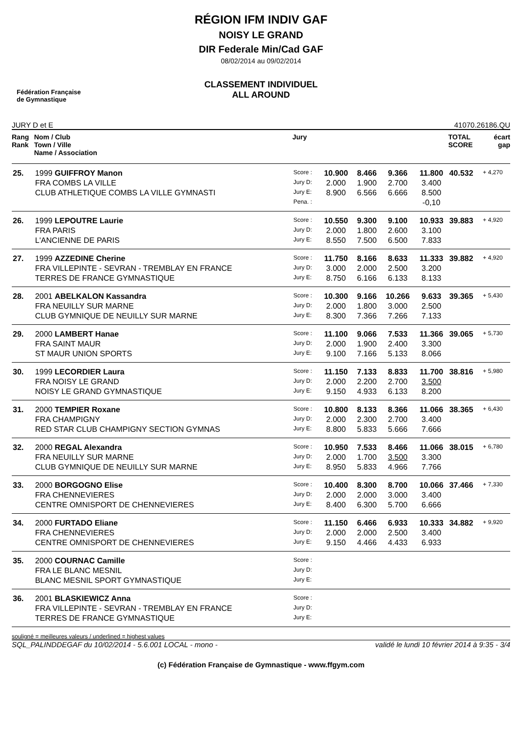RÉGION IFM INDIV GAF
NOISY LE GRAND
DIR Federale Min/Cad GAF
08/02/2014 au 09/02/2014
CLASSEMENT INDIVIDUEL
ALL AROUND
Fédération Française
de Gymnastique
JURY D et E 41070.26186.QU
| Rang Rank | Nom / Club Town / Ville Name / Association | Jury | | | | | TOTAL SCORE | écart gap |
| --- | --- | --- | --- | --- | --- | --- | --- | --- |
| 25. | 1999 GUIFFROY Manon | Score : | 10.900 | 8.466 | 9.366 | 11.800 | 40.532 | + 4,270 |
| | FRA COMBS LA VILLE | Jury D: | 2.000 | 1.900 | 2.700 | 3.400 | | |
| | CLUB ATHLETIQUE COMBS LA VILLE GYMNASTI | Jury E: | 8.900 | 6.566 | 6.666 | 8.500 | | |
| | | Pena. : | | | | -0,10 | | |
| 26. | 1999 LEPOUTRE Laurie | Score : | 10.550 | 9.300 | 9.100 | 10.933 | 39.883 | + 4,920 |
| | FRA PARIS | Jury D: | 2.000 | 1.800 | 2.600 | 3.100 | | |
| | L'ANCIENNE DE PARIS | Jury E: | 8.550 | 7.500 | 6.500 | 7.833 | | |
| 27. | 1999 AZZEDINE Cherine | Score : | 11.750 | 8.166 | 8.633 | 11.333 | 39.882 | + 4,920 |
| | FRA VILLEPINTE - SEVRAN - TREMBLAY EN FRANCE | Jury D: | 3.000 | 2.000 | 2.500 | 3.200 | | |
| | TERRES DE FRANCE GYMNASTIQUE | Jury E: | 8.750 | 6.166 | 6.133 | 8.133 | | |
| 28. | 2001 ABELKALON Kassandra | Score : | 10.300 | 9.166 | 10.266 | 9.633 | 39.365 | + 5,430 |
| | FRA NEUILLY SUR MARNE | Jury D: | 2.000 | 1.800 | 3.000 | 2.500 | | |
| | CLUB GYMNIQUE DE NEUILLY SUR MARNE | Jury E: | 8.300 | 7.366 | 7.266 | 7.133 | | |
| 29. | 2000 LAMBERT Hanae | Score : | 11.100 | 9.066 | 7.533 | 11.366 | 39.065 | + 5,730 |
| | FRA SAINT MAUR | Jury D: | 2.000 | 1.900 | 2.400 | 3.300 | | |
| | ST MAUR UNION SPORTS | Jury E: | 9.100 | 7.166 | 5.133 | 8.066 | | |
| 30. | 1999 LECORDIER Laura | Score : | 11.150 | 7.133 | 8.833 | 11.700 | 38.816 | + 5,980 |
| | FRA NOISY LE GRAND | Jury D: | 2.000 | 2.200 | 2.700 | 3.500 | | |
| | NOISY LE GRAND GYMNASTIQUE | Jury E: | 9.150 | 4.933 | 6.133 | 8.200 | | |
| 31. | 2000 TEMPIER Roxane | Score : | 10.800 | 8.133 | 8.366 | 11.066 | 38.365 | + 6,430 |
| | FRA CHAMPIGNY | Jury D: | 2.000 | 2.300 | 2.700 | 3.400 | | |
| | RED STAR CLUB CHAMPIGNY SECTION GYMNAS | Jury E: | 8.800 | 5.833 | 5.666 | 7.666 | | |
| 32. | 2000 REGAL Alexandra | Score : | 10.950 | 7.533 | 8.466 | 11.066 | 38.015 | + 6,780 |
| | FRA NEUILLY SUR MARNE | Jury D: | 2.000 | 1.700 | 3.500 | 3.300 | | |
| | CLUB GYMNIQUE DE NEUILLY SUR MARNE | Jury E: | 8.950 | 5.833 | 4.966 | 7.766 | | |
| 33. | 2000 BORGOGNO Elise | Score : | 10.400 | 8.300 | 8.700 | 10.066 | 37.466 | + 7,330 |
| | FRA CHENNEVIERES | Jury D: | 2.000 | 2.000 | 3.000 | 3.400 | | |
| | CENTRE OMNISPORT DE CHENNEVIERES | Jury E: | 8.400 | 6.300 | 5.700 | 6.666 | | |
| 34. | 2000 FURTADO Eliane | Score : | 11.150 | 6.466 | 6.933 | 10.333 | 34.882 | + 9,920 |
| | FRA CHENNEVIERES | Jury D: | 2.000 | 2.000 | 2.500 | 3.400 | | |
| | CENTRE OMNISPORT DE CHENNEVIERES | Jury E: | 9.150 | 4.466 | 4.433 | 6.933 | | |
| 35. | 2000 COURNAC Camille | Score : | | | | | | |
| | FRA LE BLANC MESNIL | Jury D: | | | | | | |
| | BLANC MESNIL SPORT GYMNASTIQUE | Jury E: | | | | | | |
| 36. | 2001 BLASKIEWICZ Anna | Score : | | | | | | |
| | FRA VILLEPINTE - SEVRAN - TREMBLAY EN FRANCE | Jury D: | | | | | | |
| | TERRES DE FRANCE GYMNASTIQUE | Jury E: | | | | | | |
souligné = meilleures valeurs / underlined = highest values
SQL_PALINDDEGAF du 10/02/2014 - 5.6.001 LOCAL - mono - validé le lundi 10 février 2014 à 9:35 - 3/4
(c) Fédération Française de Gymnastique - www.ffgym.com